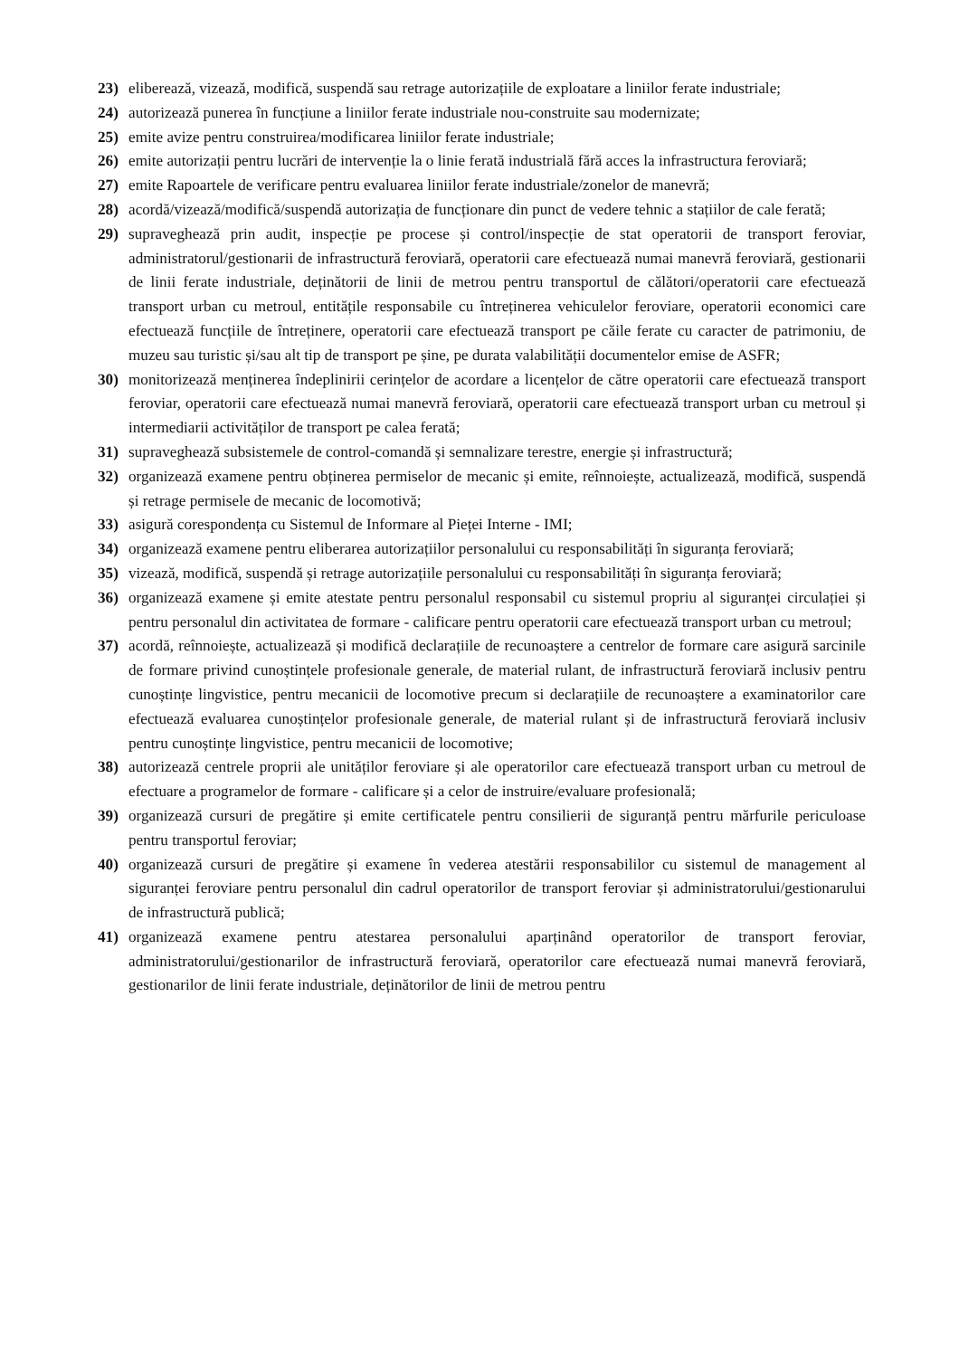23) eliberează, vizează, modifică, suspendă sau retrage autorizațiile de exploatare a liniilor ferate industriale;
24) autorizează punerea în funcțiune a liniilor ferate industriale nou-construite sau modernizate;
25) emite avize pentru construirea/modificarea liniilor ferate industriale;
26) emite autorizații pentru lucrări de intervenție la o linie ferată industrială fără acces la infrastructura feroviară;
27) emite Rapoartele de verificare pentru evaluarea liniilor ferate industriale/zonelor de manevră;
28) acordă/vizează/modifică/suspendă autorizația de funcționare din punct de vedere tehnic a stațiilor de cale ferată;
29) supraveghează prin audit, inspecție pe procese și control/inspecție de stat operatorii de transport feroviar, administratorul/gestionarii de infrastructură feroviară, operatorii care efectuează numai manevră feroviară, gestionarii de linii ferate industriale, deținătorii de linii de metrou pentru transportul de călători/operatorii care efectuează transport urban cu metroul, entitățile responsabile cu întreținerea vehiculelor feroviare, operatorii economici care efectuează funcțiile de întreținere, operatorii care efectuează transport pe căile ferate cu caracter de patrimoniu, de muzeu sau turistic și/sau alt tip de transport pe șine, pe durata valabilității documentelor emise de ASFR;
30) monitorizează menținerea îndeplinirii cerințelor de acordare a licențelor de către operatorii care efectuează transport feroviar, operatorii care efectuează numai manevră feroviară, operatorii care efectuează transport urban cu metroul și intermediarii activităților de transport pe calea ferată;
31) supraveghează subsistemele de control-comandă și semnalizare terestre, energie și infrastructură;
32) organizează examene pentru obținerea permiselor de mecanic și emite, reînnoiește, actualizează, modifică, suspendă și retrage permisele de mecanic de locomotivă;
33) asigură corespondența cu Sistemul de Informare al Pieței Interne - IMI;
34) organizează examene pentru eliberarea autorizațiilor personalului cu responsabilități în siguranța feroviară;
35) vizează, modifică, suspendă și retrage autorizațiile personalului cu responsabilități în siguranța feroviară;
36) organizează examene și emite atestate pentru personalul responsabil cu sistemul propriu al siguranței circulației și pentru personalul din activitatea de formare - calificare pentru operatorii care efectuează transport urban cu metroul;
37) acordă, reînnoiește, actualizează și modifică declarațiile de recunoaștere a centrelor de formare care asigură sarcinile de formare privind cunoștințele profesionale generale, de material rulant, de infrastructură feroviară inclusiv pentru cunoștințe lingvistice, pentru mecanicii de locomotive precum si declarațiile de recunoaștere a examinatorilor care efectuează evaluarea cunoștințelor profesionale generale, de material rulant și de infrastructură feroviară inclusiv pentru cunoștințe lingvistice, pentru mecanicii de locomotive;
38) autorizează centrele proprii ale unităților feroviare și ale operatorilor care efectuează transport urban cu metroul de efectuare a programelor de formare - calificare și a celor de instruire/evaluare profesională;
39) organizează cursuri de pregătire și emite certificatele pentru consilierii de siguranță pentru mărfurile periculoase pentru transportul feroviar;
40) organizează cursuri de pregătire și examene în vederea atestării responsabililor cu sistemul de management al siguranței feroviare pentru personalul din cadrul operatorilor de transport feroviar și administratorului/gestionarului de infrastructură publică;
41) organizează examene pentru atestarea personalului aparținând operatorilor de transport feroviar, administratorului/gestionarilor de infrastructură feroviară, operatorilor care efectuează numai manevră feroviară, gestionarilor de linii ferate industriale, deținătorilor de linii de metrou pentru